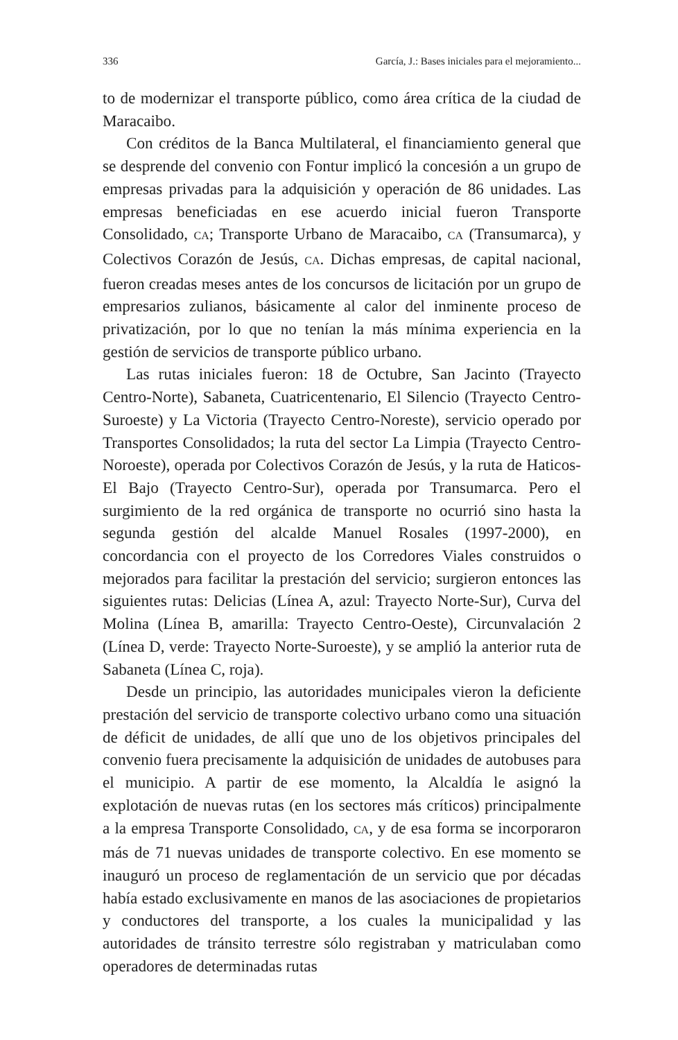336 García, J.: Bases iniciales para el mejoramiento...
to de modernizar el transporte público, como área crítica de la ciudad de Maracaibo.
Con créditos de la Banca Multilateral, el financiamiento general que se desprende del convenio con Fontur implicó la concesión a un grupo de empresas privadas para la adquisición y operación de 86 unidades. Las empresas beneficiadas en ese acuerdo inicial fueron Transporte Consolidado, CA; Transporte Urbano de Maracaibo, CA (Transumarca), y Colectivos Corazón de Jesús, CA. Dichas empresas, de capital nacional, fueron creadas meses antes de los concursos de licitación por un grupo de empresarios zulianos, básicamente al calor del inminente proceso de privatización, por lo que no tenían la más mínima experiencia en la gestión de servicios de transporte público urbano.
Las rutas iniciales fueron: 18 de Octubre, San Jacinto (Trayecto Centro-Norte), Sabaneta, Cuatricentenario, El Silencio (Trayecto Centro-Suroeste) y La Victoria (Trayecto Centro-Noreste), servicio operado por Transportes Consolidados; la ruta del sector La Limpia (Trayecto Centro-Noroeste), operada por Colectivos Corazón de Jesús, y la ruta de Haticos-El Bajo (Trayecto Centro-Sur), operada por Transumarca. Pero el surgimiento de la red orgánica de transporte no ocurrió sino hasta la segunda gestión del alcalde Manuel Rosales (1997-2000), en concordancia con el proyecto de los Corredores Viales construidos o mejorados para facilitar la prestación del servicio; surgieron entonces las siguientes rutas: Delicias (Línea A, azul: Trayecto Norte-Sur), Curva del Molina (Línea B, amarilla: Trayecto Centro-Oeste), Circunvalación 2 (Línea D, verde: Trayecto Norte-Suroeste), y se amplió la anterior ruta de Sabaneta (Línea C, roja).
Desde un principio, las autoridades municipales vieron la deficiente prestación del servicio de transporte colectivo urbano como una situación de déficit de unidades, de allí que uno de los objetivos principales del convenio fuera precisamente la adquisición de unidades de autobuses para el municipio. A partir de ese momento, la Alcaldía le asignó la explotación de nuevas rutas (en los sectores más críticos) principalmente a la empresa Transporte Consolidado, CA, y de esa forma se incorporaron más de 71 nuevas unidades de transporte colectivo. En ese momento se inauguró un proceso de reglamentación de un servicio que por décadas había estado exclusivamente en manos de las asociaciones de propietarios y conductores del transporte, a los cuales la municipalidad y las autoridades de tránsito terrestre sólo registraban y matriculaban como operadores de determinadas rutas